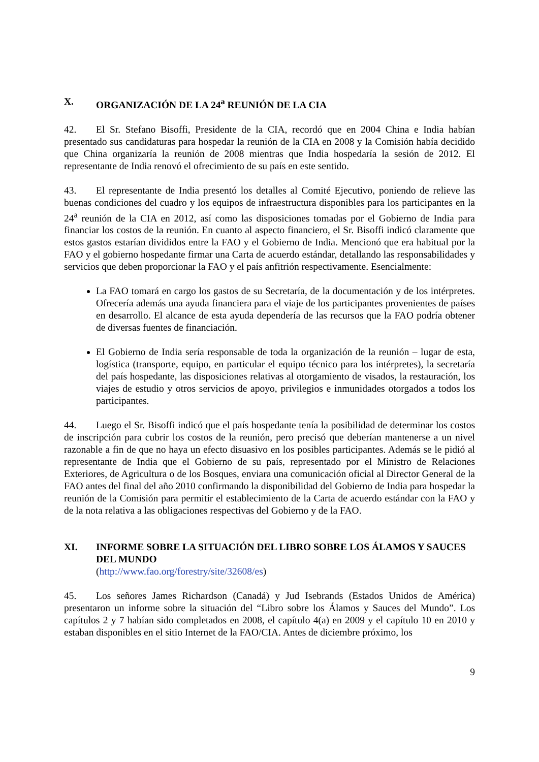X. ORGANIZACIÓN DE LA 24<sup>a</sup> REUNIÓN DE LA CIA
42. El Sr. Stefano Bisoffi, Presidente de la CIA, recordó que en 2004 China e India habían presentado sus candidaturas para hospedar la reunión de la CIA en 2008 y la Comisión había decidido que China organizaría la reunión de 2008 mientras que India hospedaría la sesión de 2012. El representante de India renovó el ofrecimiento de su país en este sentido.
43. El representante de India presentó los detalles al Comité Ejecutivo, poniendo de relieve las buenas condiciones del cuadro y los equipos de infraestructura disponibles para los participantes en la 24<sup>a</sup> reunión de la CIA en 2012, así como las disposiciones tomadas por el Gobierno de India para financiar los costos de la reunión. En cuanto al aspecto financiero, el Sr. Bisoffi indicó claramente que estos gastos estarían divididos entre la FAO y el Gobierno de India. Mencionó que era habitual por la FAO y el gobierno hospedante firmar una Carta de acuerdo estándar, detallando las responsabilidades y servicios que deben proporcionar la FAO y el país anfitrión respectivamente. Esencialmente:
La FAO tomará en cargo los gastos de su Secretaría, de la documentación y de los intérpretes. Ofrecería además una ayuda financiera para el viaje de los participantes provenientes de países en desarrollo. El alcance de esta ayuda dependería de las recursos que la FAO podría obtener de diversas fuentes de financiación.
El Gobierno de India sería responsable de toda la organización de la reunión – lugar de esta, logística (transporte, equipo, en particular el equipo técnico para los intérpretes), la secretaría del país hospedante, las disposiciones relativas al otorgamiento de visados, la restauración, los viajes de estudio y otros servicios de apoyo, privilegios e inmunidades otorgados a todos los participantes.
44. Luego el Sr. Bisoffi indicó que el país hospedante tenía la posibilidad de determinar los costos de inscripción para cubrir los costos de la reunión, pero precisó que deberían mantenerse a un nivel razonable a fin de que no haya un efecto disuasivo en los posibles participantes. Además se le pidió al representante de India que el Gobierno de su país, representado por el Ministro de Relaciones Exteriores, de Agricultura o de los Bosques, enviara una comunicación oficial al Director General de la FAO antes del final del año 2010 confirmando la disponibilidad del Gobierno de India para hospedar la reunión de la Comisión para permitir el establecimiento de la Carta de acuerdo estándar con la FAO y de la nota relativa a las obligaciones respectivas del Gobierno y de la FAO.
XI. INFORME SOBRE LA SITUACIÓN DEL LIBRO SOBRE LOS ÁLAMOS Y SAUCES DEL MUNDO
(http://www.fao.org/forestry/site/32608/es)
45. Los señores James Richardson (Canadá) y Jud Isebrands (Estados Unidos de América) presentaron un informe sobre la situación del “Libro sobre los Álamos y Sauces del Mundo”. Los capítulos 2 y 7 habían sido completados en 2008, el capítulo 4(a) en 2009 y el capítulo 10 en 2010 y estaban disponibles en el sitio Internet de la FAO/CIA. Antes de diciembre próximo, los
9